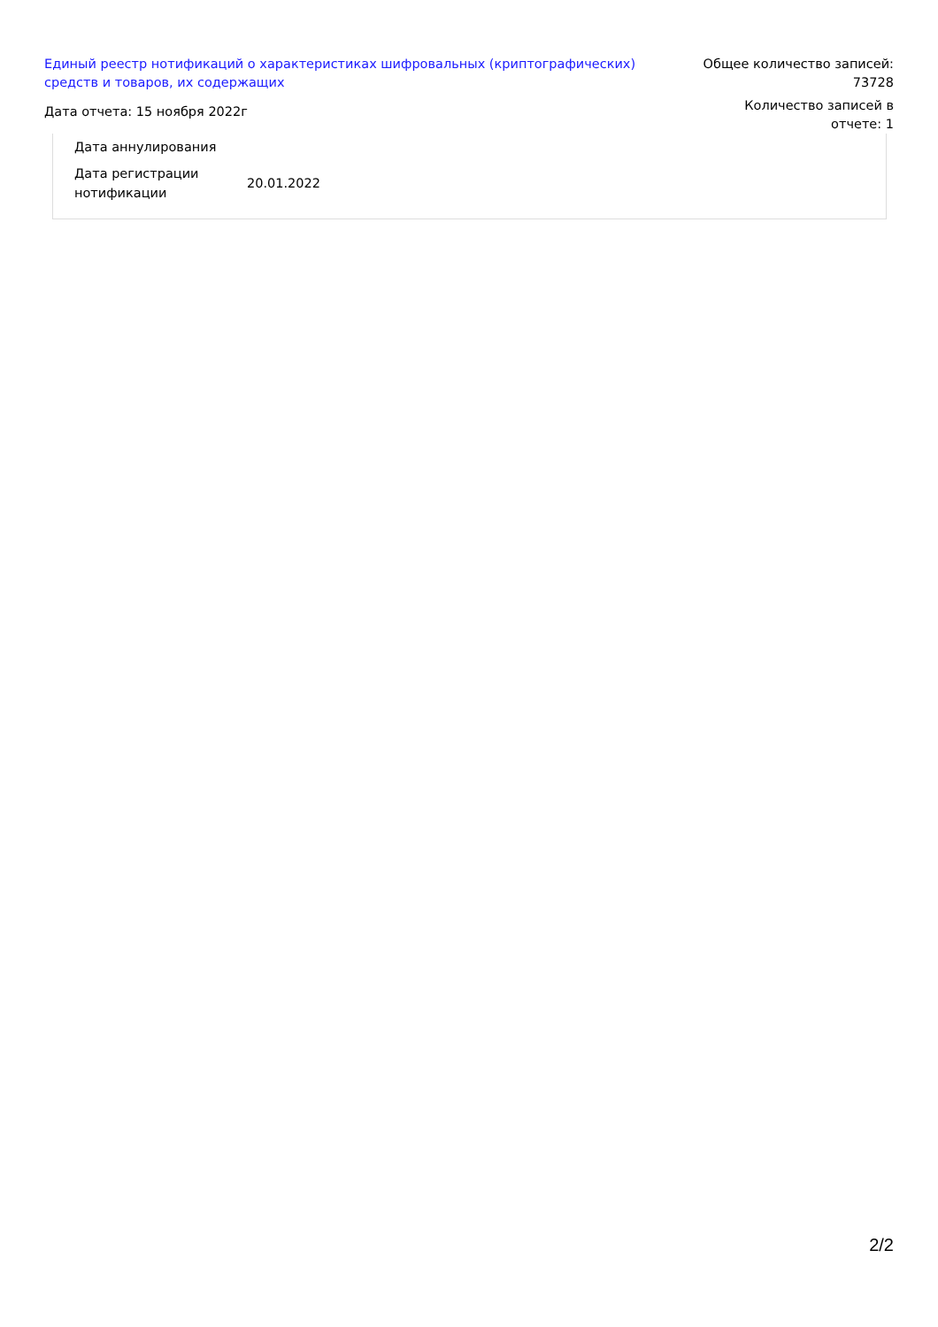Единый реестр нотификаций о характеристиках шифровальных (криптографических) средств и товаров, их содержащих
Дата отчета: 15 ноября 2022г
Общее количество записей: 73728
Количество записей в отчете: 1
| Дата аннулирования | |
| Дата регистрации нотификации | 20.01.2022 |
2/2